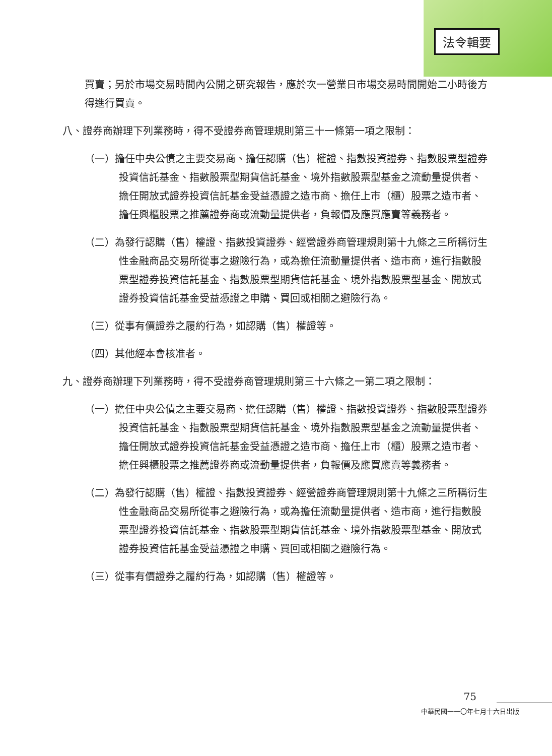法令輯要
買賣；另於市場交易時間內公開之研究報告，應於次一營業日市場交易時間開始二小時後方得進行買賣。
八、證券商辦理下列業務時，得不受證券商管理規則第三十一條第一項之限制：
（一）擔任中央公債之主要交易商、擔任認購（售）權證、指數投資證券、指數股票型證券投資信託基金、指數股票型期貨信託基金、境外指數股票型基金之流動量提供者、擔任開放式證券投資信託基金受益憑證之造市商、擔任上市（櫃）股票之造市者、擔任興櫃股票之推薦證券商或流動量提供者，負報價及應買應賣等義務者。
（二）為發行認購（售）權證、指數投資證券、經營證券商管理規則第十九條之三所稱衍生性金融商品交易所從事之避險行為，或為擔任流動量提供者、造市商，進行指數股票型證券投資信託基金、指數股票型期貨信託基金、境外指數股票型基金、開放式證券投資信託基金受益憑證之申購、買回或相關之避險行為。
（三）從事有價證券之履約行為，如認購（售）權證等。
（四）其他經本會核准者。
九、證券商辦理下列業務時，得不受證券商管理規則第三十六條之一第二項之限制：
（一）擔任中央公債之主要交易商、擔任認購（售）權證、指數投資證券、指數股票型證券投資信託基金、指數股票型期貨信託基金、境外指數股票型基金之流動量提供者、擔任開放式證券投資信託基金受益憑證之造市商、擔任上市（櫃）股票之造市者、擔任興櫃股票之推薦證券商或流動量提供者，負報價及應買應賣等義務者。
（二）為發行認購（售）權證、指數投資證券、經營證券商管理規則第十九條之三所稱衍生性金融商品交易所從事之避險行為，或為擔任流動量提供者、造市商，進行指數股票型證券投資信託基金、指數股票型期貨信託基金、境外指數股票型基金、開放式證券投資信託基金受益憑證之申購、買回或相關之避險行為。
（三）從事有價證券之履約行為，如認購（售）權證等。
75
中華民國一一〇年七月十六日出版